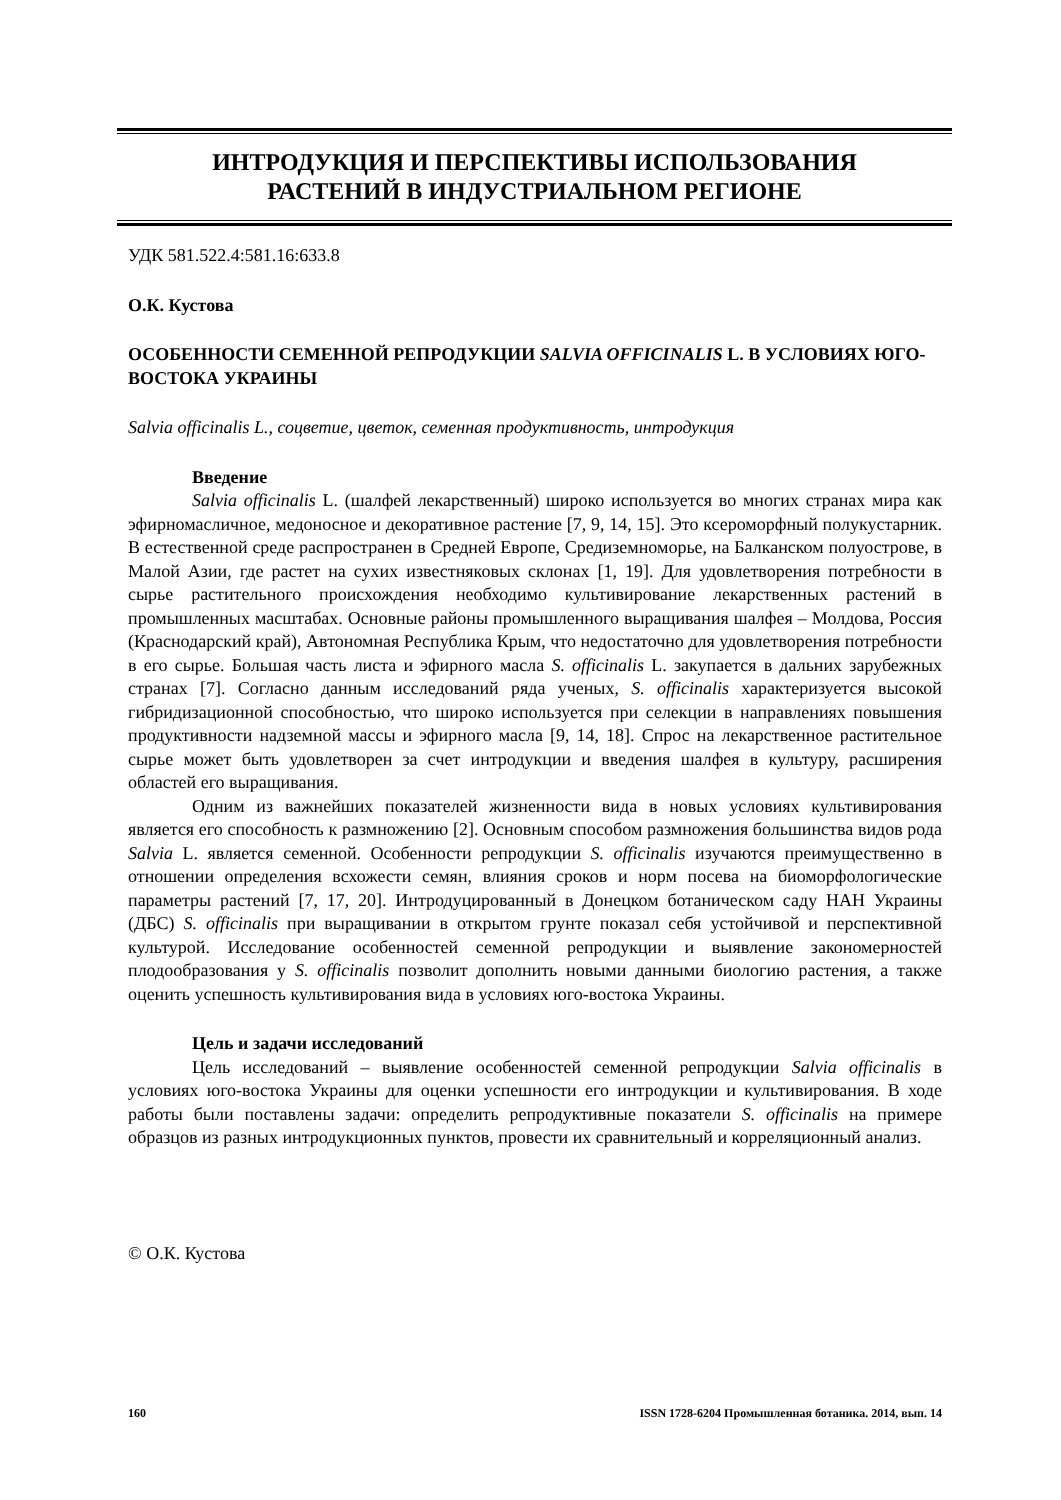ИНТРОДУКЦИЯ И ПЕРСПЕКТИВЫ ИСПОЛЬЗОВАНИЯ
РАСТЕНИЙ В ИНДУСТРИАЛЬНОМ РЕГИОНЕ
УДК 581.522.4:581.16:633.8
О.К. Кустова
ОСОБЕННОСТИ СЕМЕННОЙ РЕПРОДУКЦИИ SALVIA OFFICINALIS L. В УСЛОВИЯХ ЮГО-ВОСТОКА УКРАИНЫ
Salvia officinalis L., соцветие, цветок, семенная продуктивность, интродукция
Введение
Salvia officinalis L. (шалфей лекарственный) широко используется во многих странах мира как эфирномасличное, медоносное и декоративное растение [7, 9, 14, 15]. Это ксероморфный полукустарник. В естественной среде распространен в Средней Европе, Средиземноморье, на Балканском полуострове, в Малой Азии, где растет на сухих известняковых склонах [1, 19]. Для удовлетворения потребности в сырье растительного происхождения необходимо культивирование лекарственных растений в промышленных масштабах. Основные районы промышленного выращивания шалфея – Молдова, Россия (Краснодарский край), Автономная Республика Крым, что недостаточно для удовлетворения потребности в его сырье. Большая часть листа и эфирного масла S. officinalis L. закупается в дальних зарубежных странах [7]. Согласно данным исследований ряда ученых, S. officinalis характеризуется высокой гибридизационной способностью, что широко используется при селекции в направлениях повышения продуктивности надземной массы и эфирного масла [9, 14, 18]. Спрос на лекарственное растительное сырье может быть удовлетворен за счет интродукции и введения шалфея в культуру, расширения областей его выращивания.
Одним из важнейших показателей жизненности вида в новых условиях культивирования является его способность к размножению [2]. Основным способом размножения большинства видов рода Salvia L. является семенной. Особенности репродукции S. officinalis изучаются преимущественно в отношении определения всхожести семян, влияния сроков и норм посева на биоморфологические параметры растений [7, 17, 20]. Интродуцированный в Донецком ботаническом саду НАН Украины (ДБС) S. officinalis при выращивании в открытом грунте показал себя устойчивой и перспективной культурой. Исследование особенностей семенной репродукции и выявление закономерностей плодообразования у S. officinalis позволит дополнить новыми данными биологию растения, а также оценить успешность культивирования вида в условиях юго-востока Украины.
Цель и задачи исследований
Цель исследований – выявление особенностей семенной репродукции Salvia officinalis в условиях юго-востока Украины для оценки успешности его интродукции и культивирования. В ходе работы были поставлены задачи: определить репродуктивные показатели S. officinalis на примере образцов из разных интродукционных пунктов, провести их сравнительный и корреляционный анализ.
© О.К. Кустова
160 ISSN 1728-6204 Промышленная ботаника. 2014, вып. 14